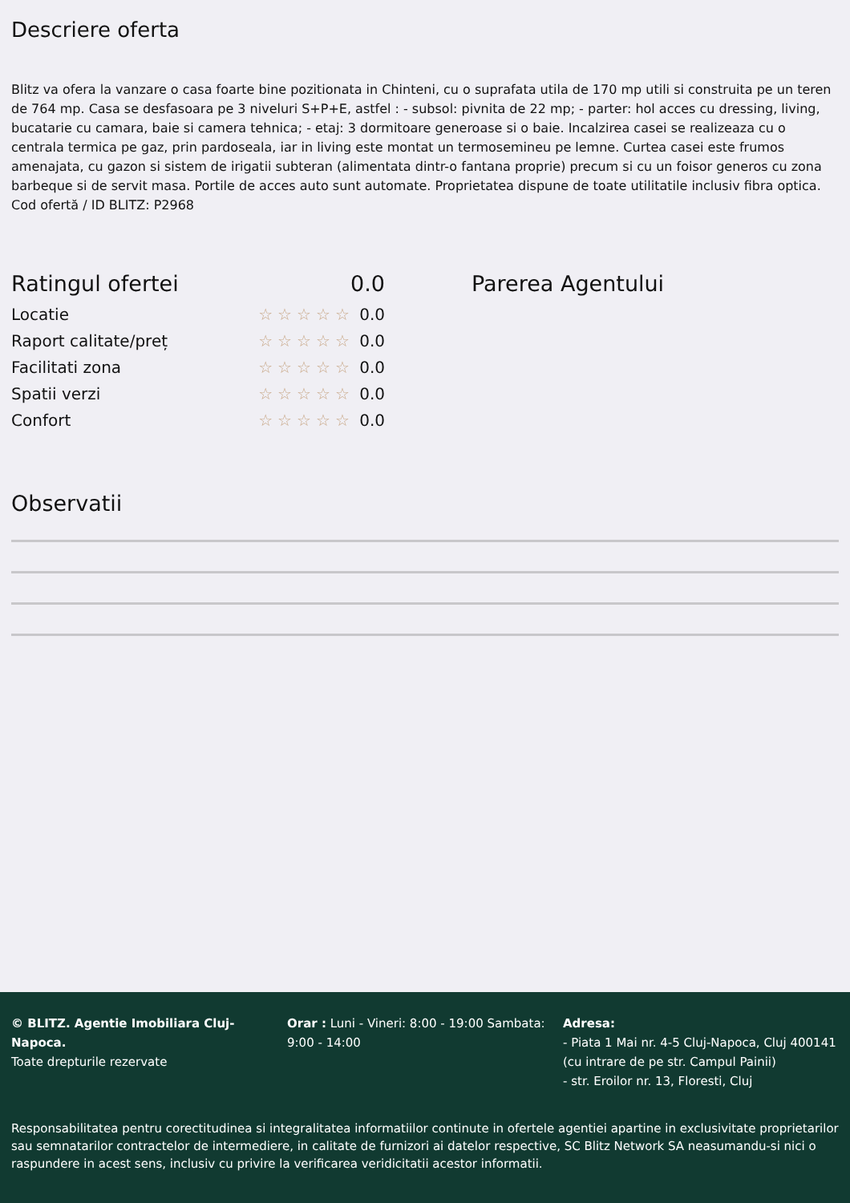Descriere oferta
Blitz va ofera la vanzare o casa foarte bine pozitionata in Chinteni, cu o suprafata utila de 170 mp utili si construita pe un teren de 764 mp. Casa se desfasoara pe 3 niveluri S+P+E, astfel : - subsol: pivnita de 22 mp; - parter: hol acces cu dressing, living, bucatarie cu camara, baie si camera tehnica; - etaj: 3 dormitoare generoase si o baie. Incalzirea casei se realizeaza cu o centrala termica pe gaz, prin pardoseala, iar in living este montat un termosemineu pe lemne. Curtea casei este frumos amenajata, cu gazon si sistem de irigatii subteran (alimentata dintr-o fantana proprie) precum si cu un foisor generos cu zona barbeque si de servit masa. Portile de acces auto sunt automate. Proprietatea dispune de toate utilitatile inclusiv fibra optica. Cod ofertă / ID BLITZ: P2968
Ratingul ofertei 0.0
Locatie ☆☆☆☆☆ 0.0
Raport calitate/preț ☆☆☆☆☆ 0.0
Facilitati zona ☆☆☆☆☆ 0.0
Spatii verzi ☆☆☆☆☆ 0.0
Confort ☆☆☆☆☆ 0.0
Parerea Agentului
Observatii
© BLITZ. Agentie Imobiliara Cluj-Napoca.
Toate drepturile rezervate
Orar : Luni - Vineri: 8:00 - 19:00 Sambata: 9:00 - 14:00
Adresa:
- Piata 1 Mai nr. 4-5 Cluj-Napoca, Cluj 400141 (cu intrare de pe str. Campul Painii)
- str. Eroilor nr. 13, Floresti, Cluj
Responsabilitatea pentru corectitudinea si integralitatea informatiilor continute in ofertele agentiei apartine in exclusivitate proprietarilor sau semnatarilor contractelor de intermediere, in calitate de furnizori ai datelor respective, SC Blitz Network SA neasumandu-si nici o raspundere in acest sens, inclusiv cu privire la verificarea veridicitatii acestor informatii.